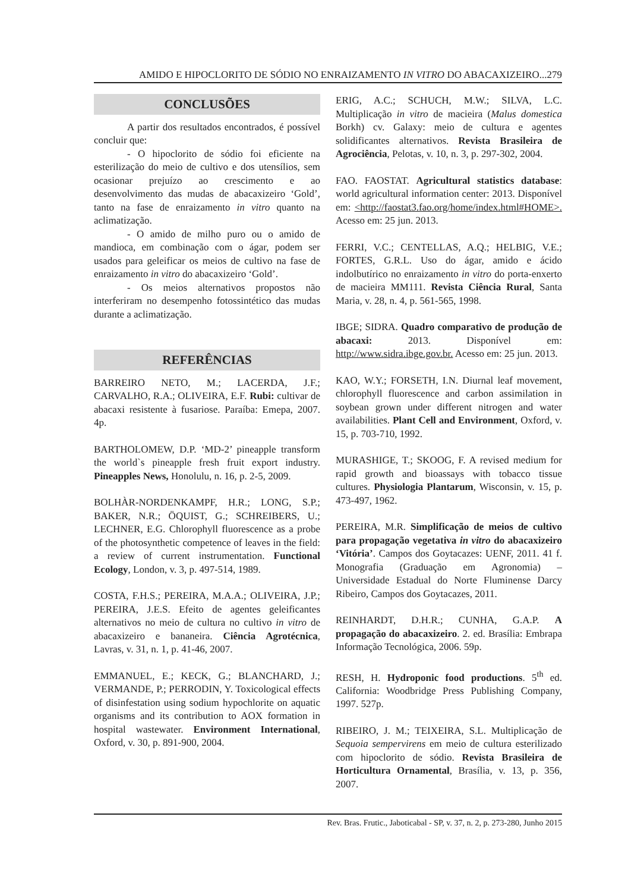AMIDO E HIPOCLORITO DE SÓDIO NO ENRAIZAMENTO IN VITRO DO ABACAXIZEIRO...279
CONCLUSÕES
A partir dos resultados encontrados, é possível concluir que:
- O hipoclorito de sódio foi eficiente na esterilização do meio de cultivo e dos utensílios, sem ocasionar prejuízo ao crescimento e ao desenvolvimento das mudas de abacaxizeiro ‘Gold’, tanto na fase de enraizamento in vitro quanto na aclimatização.
- O amido de milho puro ou o amido de mandioca, em combinação com o ágar, podem ser usados para geleificar os meios de cultivo na fase de enraizamento in vitro do abacaxizeiro ‘Gold’.
- Os meios alternativos propostos não interferiram no desempenho fotossintético das mudas durante a aclimatização.
REFERÊNCIAS
BARREIRO NETO, M.; LACERDA, J.F.; CARVALHO, R.A.; OLIVEIRA, E.F. Rubi: cultivar de abacaxi resistente à fusariose. Paraíba: Emepa, 2007. 4p.
BARTHOLOMEW, D.P. ‘MD-2’ pineapple transform the world`s pineapple fresh fruit export industry. Pineapples News, Honolulu, n. 16, p. 2-5, 2009.
BOLHÀR-NORDENKAMPF, H.R.; LONG, S.P.; BAKER, N.R.; ÖQUIST, G.; SCHREIBERS, U.; LECHNER, E.G. Chlorophyll fluorescence as a probe of the photosynthetic competence of leaves in the field: a review of current instrumentation. Functional Ecology, London, v. 3, p. 497-514, 1989.
COSTA, F.H.S.; PEREIRA, M.A.A.; OLIVEIRA, J.P.; PEREIRA, J.E.S. Efeito de agentes geleificantes alternativos no meio de cultura no cultivo in vitro de abacaxizeiro e bananeira. Ciência Agrotécnica, Lavras, v. 31, n. 1, p. 41-46, 2007.
EMMANUEL, E.; KECK, G.; BLANCHARD, J.; VERMANDE, P.; PERRODIN, Y. Toxicological effects of disinfestation using sodium hypochlorite on aquatic organisms and its contribution to AOX formation in hospital wastewater. Environment International, Oxford, v. 30, p. 891-900, 2004.
ERIG, A.C.; SCHUCH, M.W.; SILVA, L.C. Multiplicação in vitro de macieira (Malus domestica Borkh) cv. Galaxy: meio de cultura e agentes solidificantes alternativos. Revista Brasileira de Agrociência, Pelotas, v. 10, n. 3, p. 297-302, 2004.
FAO. FAOSTAT. Agricultural statistics database: world agricultural information center: 2013. Disponível em: <http://faostat3.fao.org/home/index.html#HOME>. Acesso em: 25 jun. 2013.
FERRI, V.C.; CENTELLAS, A.Q.; HELBIG, V.E.; FORTES, G.R.L. Uso do ágar, amido e ácido indolbutírico no enraizamento in vitro do porta-enxerto de macieira MM111. Revista Ciência Rural, Santa Maria, v. 28, n. 4, p. 561-565, 1998.
IBGE; SIDRA. Quadro comparativo de produção de abacaxi: 2013. Disponível em: http://www.sidra.ibge.gov.br. Acesso em: 25 jun. 2013.
KAO, W.Y.; FORSETH, I.N. Diurnal leaf movement, chlorophyll fluorescence and carbon assimilation in soybean grown under different nitrogen and water availabilities. Plant Cell and Environment, Oxford, v. 15, p. 703-710, 1992.
MURASHIGE, T.; SKOOG, F. A revised medium for rapid growth and bioassays with tobacco tissue cultures. Physiologia Plantarum, Wisconsin, v. 15, p. 473-497, 1962.
PEREIRA, M.R. Simplificação de meios de cultivo para propagação vegetativa in vitro do abacaxizeiro ‘Vitória’. Campos dos Goytacazes: UENF, 2011. 41 f. Monografia (Graduação em Agronomia) – Universidade Estadual do Norte Fluminense Darcy Ribeiro, Campos dos Goytacazes, 2011.
REINHARDT, D.H.R.; CUNHA, G.A.P. A propagação do abacaxizeiro. 2. ed. Brasília: Embrapa Informação Tecnológica, 2006. 59p.
RESH, H. Hydroponic food productions. 5<sup>th</sup> ed. California: Woodbridge Press Publishing Company, 1997. 527p.
RIBEIRO, J. M.; TEIXEIRA, S.L. Multiplicação de Sequoia sempervirens em meio de cultura esterilizado com hipoclorito de sódio. Revista Brasileira de Horticultura Ornamental, Brasília, v. 13, p. 356, 2007.
Rev. Bras. Frutic., Jaboticabal - SP, v. 37, n. 2, p. 273-280, Junho 2015